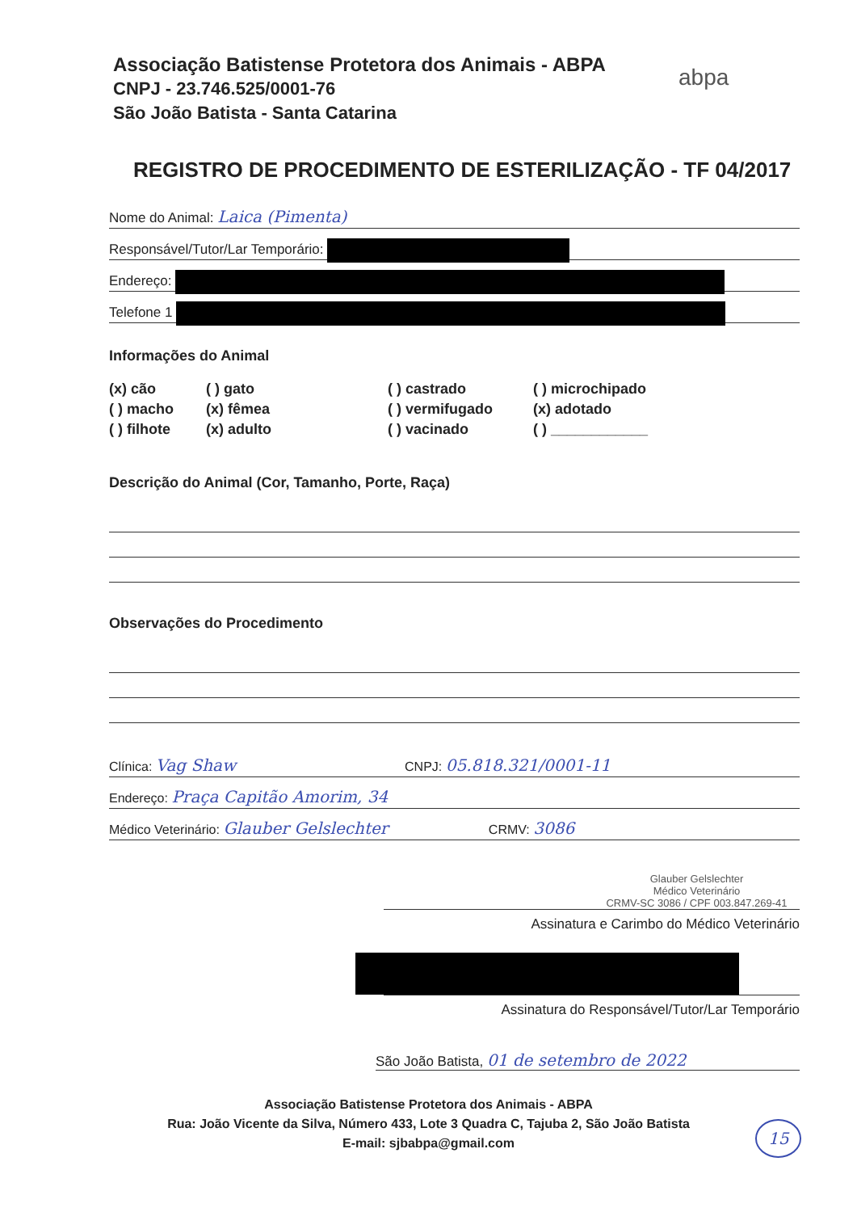Associação Batistense Protetora dos Animais - ABPA
CNPJ - 23.746.525/0001-76
São João Batista - Santa Catarina
abpa
REGISTRO DE PROCEDIMENTO DE ESTERILIZAÇÃO - TF 04/2017
Nome do Animal: Laica (Pimenta)
Responsável/Tutor/Lar Temporário:
Endereço:
Telefone 1
Informações do Animal
(x) cão
( ) gato
( ) castrado
( ) microchipado
( ) macho
(x) fêmea
( ) vermifugado
(x) adotado
( ) filhote
(x) adulto
( ) vacinado
( ) ____________
Descrição do Animal (Cor, Tamanho, Porte, Raça)
Observações do Procedimento
Clínica: Vag Shaw CNPJ: 05.818.321/0001-11
Endereço: Praça Capitão Amorim, 34
Médico Veterinário: Glauber Gelslechter CRMV: 3086
Glauber Gelslechter
Médico Veterinário
CRMV-SC 3086 / CPF 003.847.269-41
Assinatura e Carimbo do Médico Veterinário
Assinatura do Responsável/Tutor/Lar Temporário
São João Batista, 01 de setembro de 2022
Associação Batistense Protetora dos Animais - ABPA
Rua: João Vicente da Silva, Número 433, Lote 3 Quadra C, Tajuba 2, São João Batista
E-mail: sjbabpa@gmail.com
15